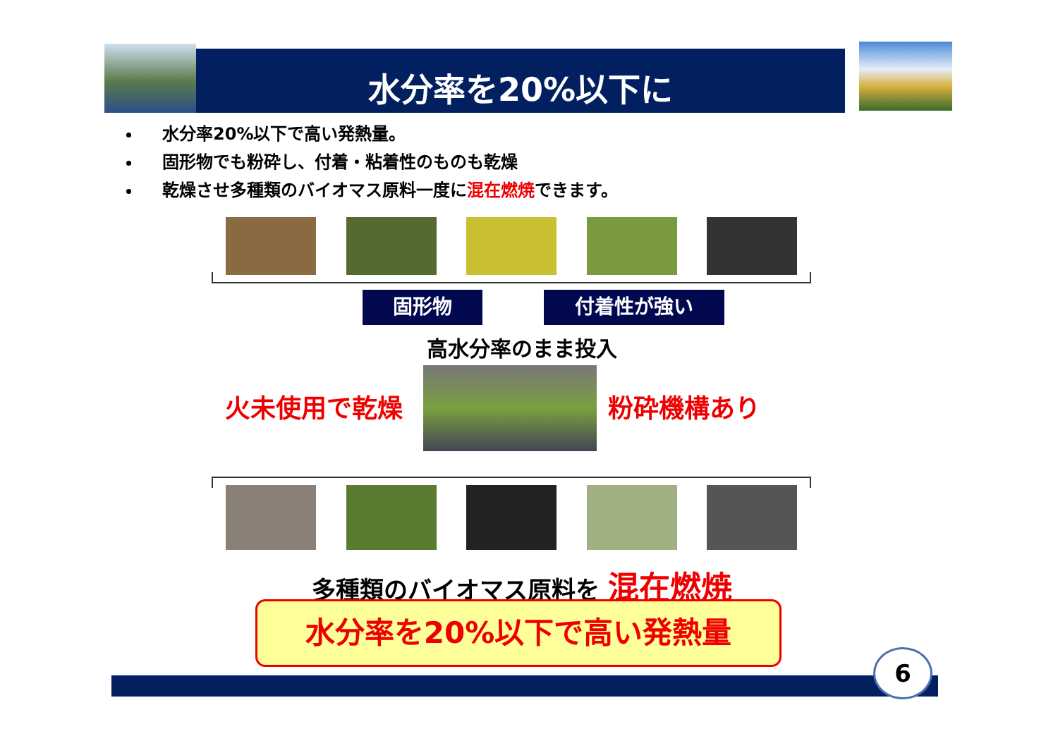水分率を20%以下に
水分率20%以下で高い発熱量。
固形物でも粉砕し、付着・粘着性のものも乾燥
乾燥させ多種類のバイオマス原料一度に混在燃焼できます。
固形物 付着性が強い
高水分率のまま投入
火未使用で乾燥 粉砕機構あり
多種類のバイオマス原料を 混在燃焼
水分率を20%以下で高い発熱量
6